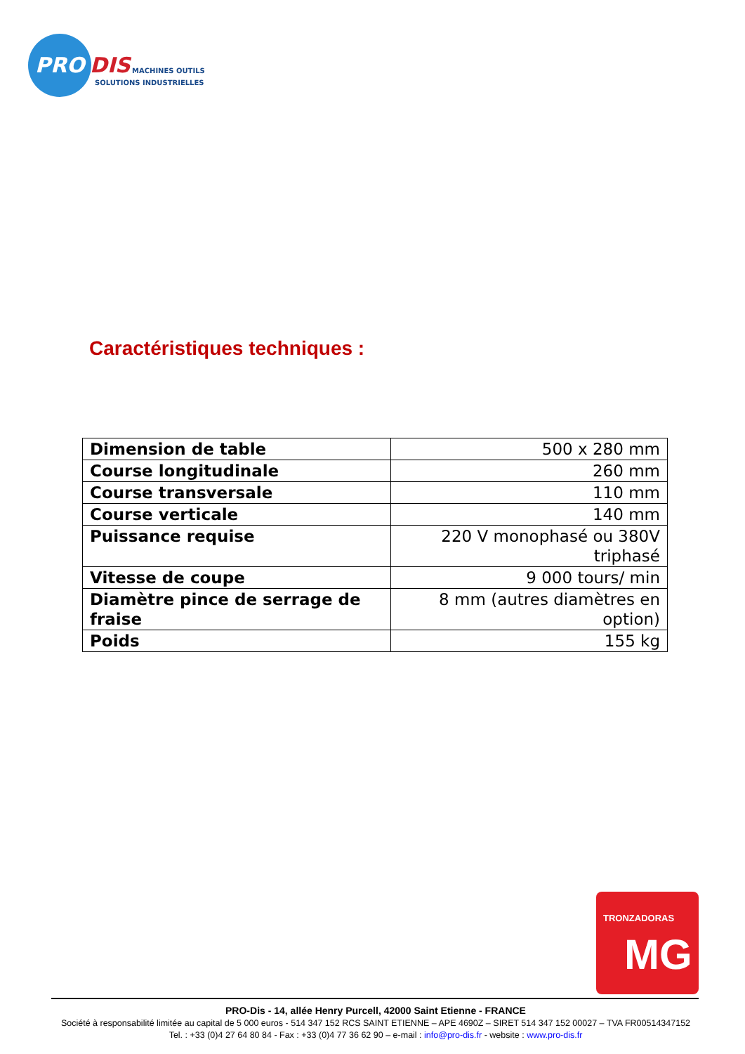PRO
DIS
MACHINES OUTILS
SOLUTIONS INDUSTRIELLES
Caractéristiques techniques :
| Dimension de table | 500 x 280 mm |
| Course longitudinale | 260 mm |
| Course transversale | 110 mm |
| Course verticale | 140 mm |
| Puissance requise | 220 V monophasé ou 380V triphasé |
| Vitesse de coupe | 9 000 tours/ min |
| Diamètre pince de serrage de fraise | 8 mm (autres diamètres en option) |
| Poids | 155 kg |
TRONZADORAS
MG
PRO-Dis - 14, allée Henry Purcell, 42000 Saint Etienne - FRANCE
Société à responsabilité limitée au capital de 5 000 euros - 514 347 152 RCS SAINT ETIENNE – APE 4690Z – SIRET 514 347 152 00027 – TVA FR00514347152
Tel. : +33 (0)4 27 64 80 84 - Fax : +33 (0)4 77 36 62 90 – e-mail : info@pro-dis.fr - website : www.pro-dis.fr